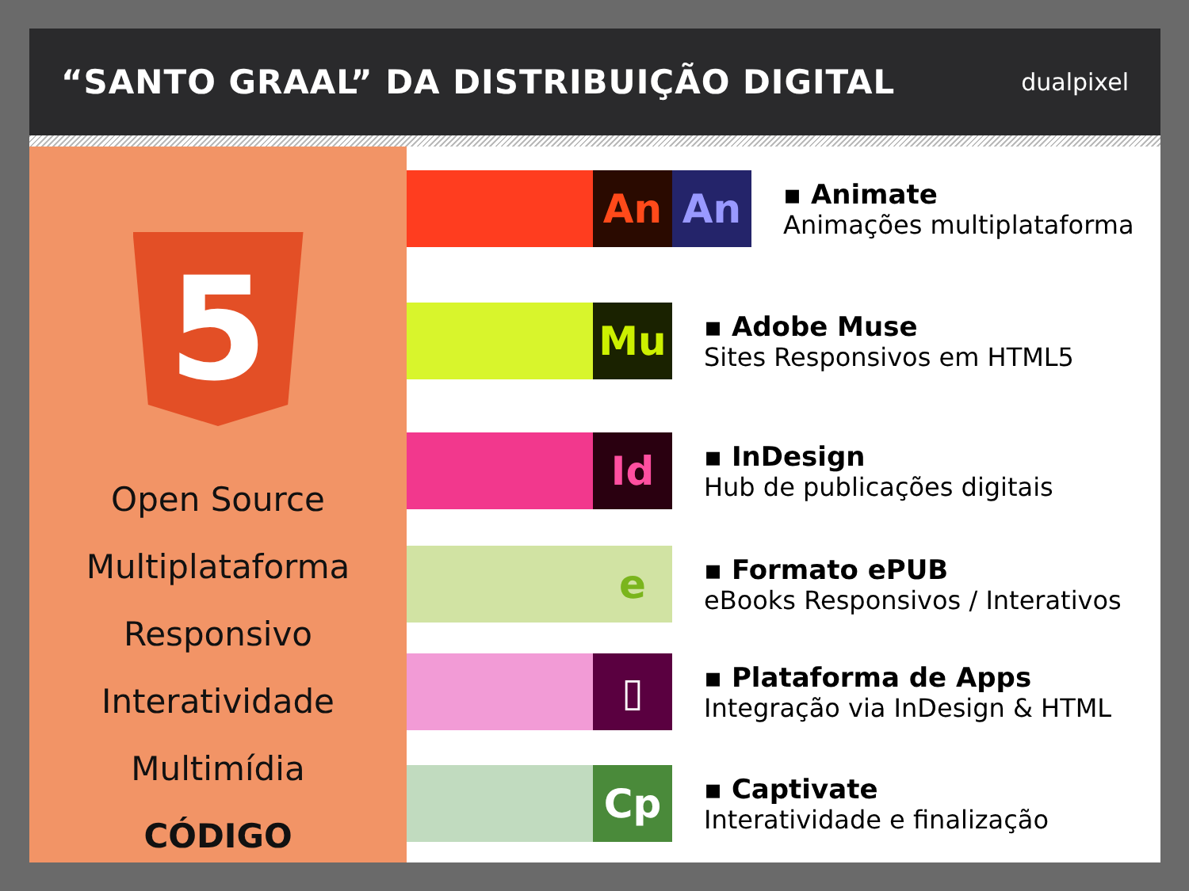“SANTO GRAAL” DA DISTRIBUIÇÃO DIGITAL
dualpixel
5
Open Source
Multiplataforma
Responsivo
Interatividade
Multimídia
CÓDIGO
An An
▪ Animate
Animações multiplataforma
Mu
▪ Adobe Muse
Sites Responsivos em HTML5
Id
▪ InDesign
Hub de publicações digitais
e
▪ Formato ePUB
eBooks Responsivos / Interativos
▯
▪ Plataforma de Apps
Integração via InDesign & HTML
Cp
▪ Captivate
Interatividade e finalização